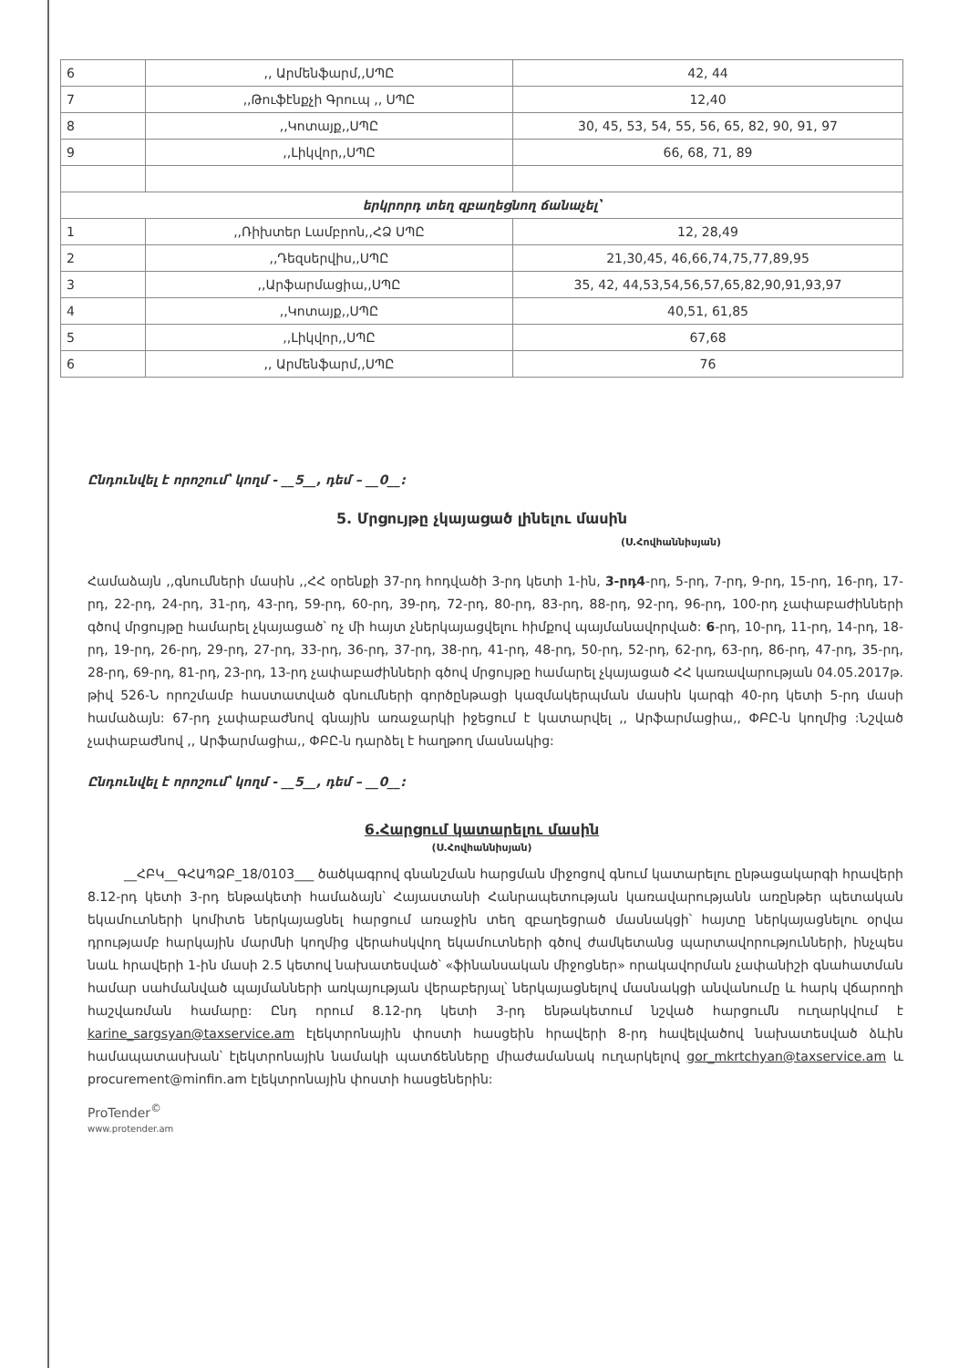| 6 | ,, Արմենֆարմ,,ՍՊԸ | 42, 44 |
| 7 | ,,Թուֆէնքչի Գրուպ ,, ՍՊԸ | 12,40 |
| 8 | ,,Կոտայք,,ՍՊԸ | 30, 45, 53, 54, 55, 56, 65, 82, 90, 91, 97 |
| 9 | ,,Լիկվոր,,ՍՊԸ | 66, 68, 71, 89 |
| երկրորդ տեղ զբաղեցնող ճանաչել՝ | | |
| 1 | ,,Ռիխտեր Լամբրոն,,ՀՁ ՍՊԸ | 12, 28,49 |
| 2 | ,,Դեզսերվիս,,ՍՊԸ | 21,30,45, 46,66,74,75,77,89,95 |
| 3 | ,,Արֆարմացիա,,ՍՊԸ | 35, 42, 44,53,54,56,57,65,82,90,91,93,97 |
| 4 | ,,Կոտայք,,ՍՊԸ | 40,51, 61,85 |
| 5 | ,,Լիկվոր,,ՍՊԸ | 67,68 |
| 6 | ,, Արմենֆարմ,,ՍՊԸ | 76 |
Ընդունվել է որոշում՝ կողմ - __5__, դեմ – __0__:
5. Մրցույթը չկայացած լինելու մասին
(Ս.Հովհաննիսյան)
Համաձայն ,,գնումների մասին ,,ՀՀ օրենքի 37-րդ հոդվածի 3-րդ կետի 1-ին, 3-րդ4-րդ, 5-րդ, 7-րդ, 9-րդ, 15-րդ, 16-րդ, 17-րդ, 22-րդ, 24-րդ, 31-րդ, 43-րդ, 59-րդ, 60-րդ, 39-րդ, 72-րդ, 80-րդ, 83-րդ, 88-րդ, 92-րդ, 96-րդ, 100-րդ չափաբաժինների գծով մրցույթը համարել չկայացած՝ ոչ մի հայտ չներկայացվելու հիմքով պայմանավորված: 6-րդ, 10-րդ, 11-րդ, 14-րդ, 18-րդ, 19-րդ, 26-րդ, 29-րդ, 27-րդ, 33-րդ, 36-րդ, 37-րդ, 38-րդ, 41-րդ, 48-րդ, 50-րդ, 52-րդ, 62-րդ, 63-րդ, 86-րդ, 47-րդ, 35-րդ, 28-րդ, 69-րդ, 81-րդ, 23-րդ, 13-րդ չափաբաժինների գծով մրցույթը համարել չկայացած ՀՀ կառավարության 04.05.2017թ. թիվ 526-Ն որոշմամբ հաստատված գնումների գործընթացի կազմակերպման մասին կարգի 40-րդ կետի 5-րդ մասի համաձայն: 67-րդ չափաբաժնով գնային առաջարկի իջեցում է կատարվել ,, Արֆարմացիա,, ՓԲԸ-ն կողմից :Նշված չափաբաժնով ,, Արֆարմացիա,, ՓԲԸ-ն դարձել է հաղթող մասնակից:
Ընդունվել է որոշում՝ կողմ - __5__, դեմ – __0__:
6.Հարցում կատարելու մասին
(Ս.Հովհաննիսյան)
__ՀԲԿ__ԳՀԱՊՁԲ_18/0103___ ծածկագրով գնանշման հարցման միջոցով գնում կատարելու ընթացակարգի հրավերի 8.12-րդ կետի 3-րդ ենթակետի համաձայն՝ Հայաստանի Հանրապետության կառավարությանն առընթեր պետական եկամուտների կոմիտե ներկայացնել հարցում առաջին տեղ զբաղեցրած մասնակցի՝ հայտը ներկայացնելու օրվա դրությամբ հարկային մարմնի կողմից վերահսկվող եկամուտների գծով ժամկետանց պարտավորությունների, ինչպես նաև հրավերի 1-ին մասի 2.5 կետով նախատեսված՝ «ֆինանսական միջոցներ» որակավորման չափանիշի գնահատման համար սահմանված պայմանների առկայության վերաբերյալ՝ ներկայացնելով մասնակցի անվանումը և հարկ վճարողի հաշվառման համարը: Ընդ որում 8.12-րդ կետի 3-րդ ենթակետում նշված հարցումն ուղարկվում է karine_sargsyan@taxservice.am էլեկտրոնային փոստի հասցեին հրավերի 8-րդ հավելվածով նախատեսված ձևին համապատասխան՝ էլեկտրոնային նամակի պատճենները միաժամանակ ուղարկելով gor_mkrtchyan@taxservice.am և procurement@minfin.am էլեկտրոնային փոստի հասցեներին:
ProTender<sup>©</sup>
www.protender.am